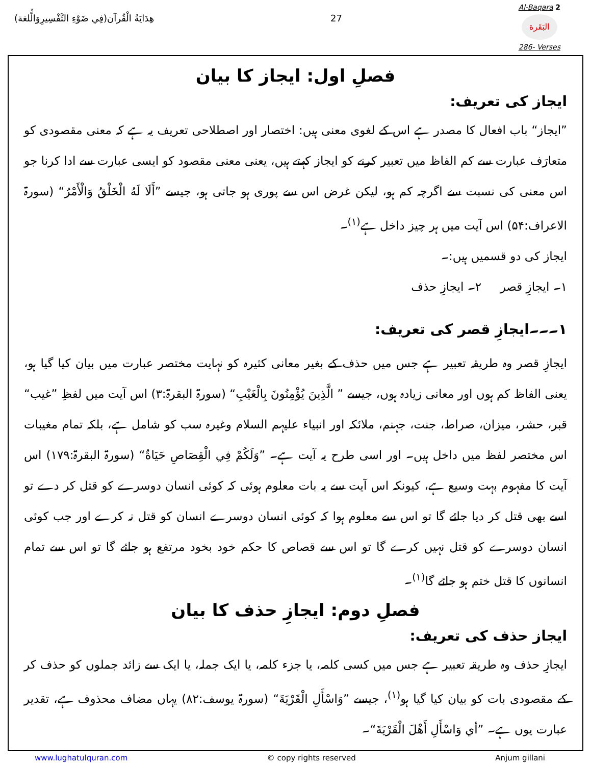هِدَايَةُ الْقُرآن(فِي ضَوْءِ التَّفْسِيرِوَالُّلغة)
27
Al-Baqara 2
البَقَرة
286- Verses
فصلِ اول: ایجاز کا بیان
ایجاز کی تعریف:
”ایجاز“ باب افعال کا مصدر ہے اس کے لغوی معنی ہیں: اختصار اور اصطلاحی تعریف یہ ہے کہ معنی مقصودی کو متعارَف عبارت سے کم الفاظ میں تعبیر کرنے کو ایجاز کہتے ہیں، یعنی معنی مقصود کو ایسی عبارت سے ادا کرنا جو اس معنی کی نسبت سے اگرچہ کم ہو، لیکن غرض اس سے پوری ہو جاتی ہو، جیسے ”أَلَا لَهُ الْخَلْقُ وَالْأَمْرُ“ (سورۃ الاعراف:۵۴) اس آیت میں ہر چیز داخل ہے<sup>(۱)</sup>۔
ایجاز کی دو قسمیں ہیں:۔
۱۔ ایجازِ قصر ۲۔ ایجازِ حذف
۱۔۔۔ایجازِ قصر کی تعریف:
ایجازِ قصر وہ طریقہ تعبیر ہے جس میں حذف کے بغیر معانی کثیرہ کو نہایت مختصر عبارت میں بیان کیا گیا ہو، یعنی الفاظ کم ہوں اور معانی زیادہ ہوں، جیسے ” الَّذِينَ يُؤْمِنُونَ بِالْغَيْبِ“ (سورۃ البقرۃ:۳) اس آیت میں لفظِ ”غیب“ قبر، حشر، میزان، صراط، جنت، جہنم، ملائکہ اور انبیاء علیہم السلام وغیرہ سب کو شامل ہے، بلکہ تمام مغیبات اس مختصر لفظ میں داخل ہیں۔ اور اسی طرح یہ آیت ہے۔ ”وَلَكُمْ فِي الْقِصَاصِ حَيَاةٌ“ (سورۃ البقرۃ:۱۷۹) اس آیت کا مفہوم بہت وسیع ہے، کیونکہ اس آیت سے یہ بات معلوم ہوئی کہ کوئی انسان دوسرے کو قتل کر دے تو اسے بھی قتل کر دیا جائے گا تو اس سے معلوم ہوا کہ کوئی انسان دوسرے انسان کو قتل نہ کرے اور جب کوئی انسان دوسرے کو قتل نہیں کرے گا تو اس سے قصاص کا حکم خود بخود مرتفع ہو جائے گا تو اس سے تمام انسانوں کا قتل ختم ہو جائے گا<sup>(۱)</sup>۔
فصلِ دوم: ایجازِ حذف کا بیان
ایجاز حذف کی تعریف:
ایجازِ حذف وہ طریقہ تعبیر ہے جس میں کسی کلمہ، یا جزء کلمہ، یا ایک جملہ، یا ایک سے زائد جملوں کو حذف کر کے مقصودی بات کو بیان کیا گیا ہو<sup>(۱)</sup>، جیسے ”وَاسْأَلِ الْقَرْيَةَ“ (سورۃ یوسف:۸۲) یہاں مضاف محذوف ہے، تقدیر عبارت یوں ہے۔ ”أي وَاسْأَلِ أَهْلَ الْقَرْيَةَ“۔
www.lughatulquran.com © copy rights reserved Anjum gillani